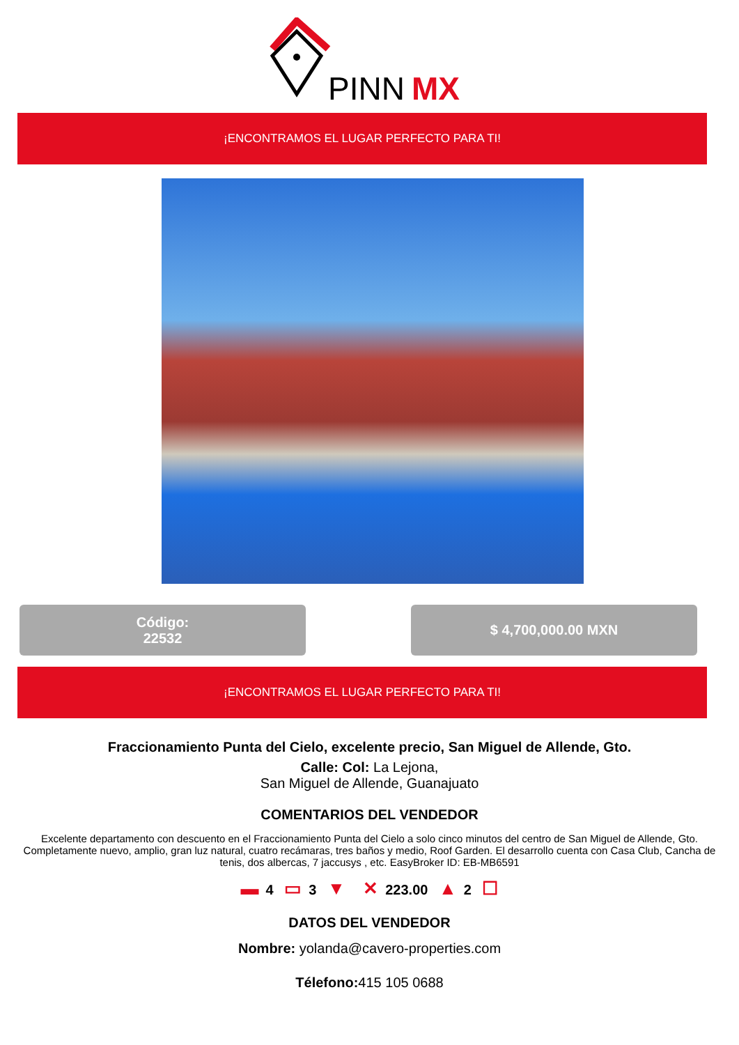PINN
MX
¡ENCONTRAMOS EL LUGAR PERFECTO PARA TI!
Código:
22532
$ 4,700,000.00 MXN
¡ENCONTRAMOS EL LUGAR PERFECTO PARA TI!
Fraccionamiento Punta del Cielo, excelente precio, San Miguel de Allende, Gto.
Calle: Col: La Lejona,
San Miguel de Allende, Guanajuato
COMENTARIOS DEL VENDEDOR
Excelente departamento con descuento en el Fraccionamiento Punta del Cielo a solo cinco minutos del centro de San Miguel de Allende, Gto. Completamente nuevo, amplio, gran luz natural, cuatro recámaras, tres baños y medio, Roof Garden. El desarrollo cuenta con Casa Club, Cancha de tenis, dos albercas, 7 jaccusys , etc. EasyBroker ID: EB-MB6591
▬ 4 ▭ 3 ▼ ✕ 223.00 ▲ 2 ☐
DATOS DEL VENDEDOR
Nombre: yolanda@cavero-properties.com
Télefono: 415 105 0688